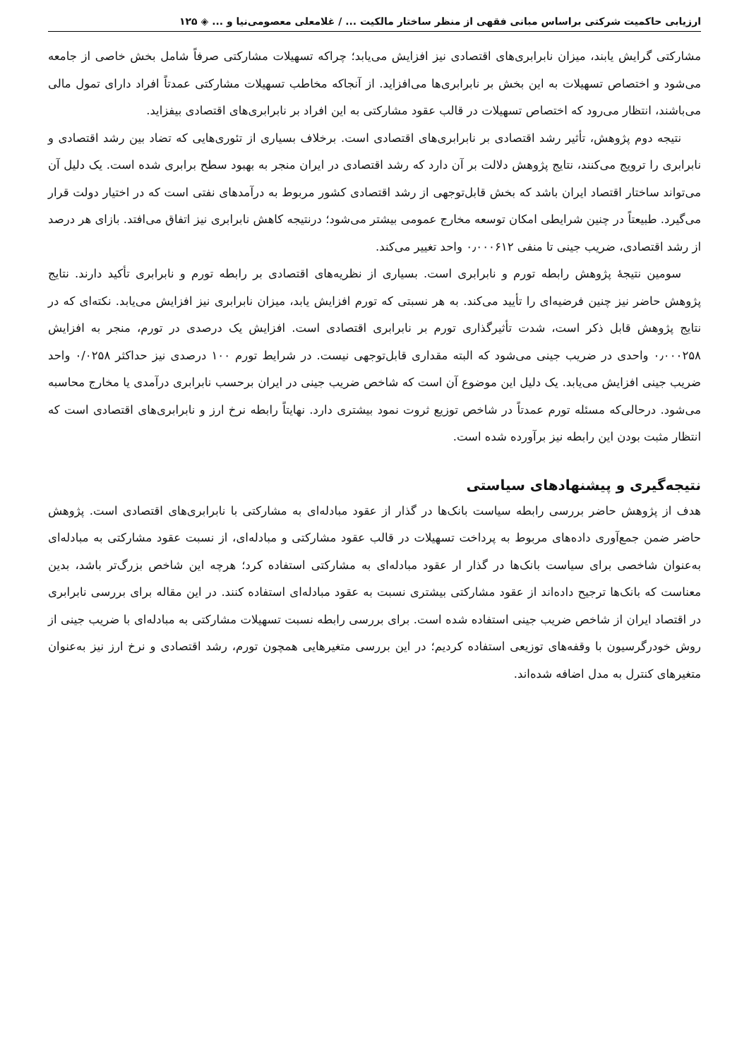ارزیابی حاکمیت شرکتی براساس مبانی فقهی از منظر ساختار مالکیت ... / غلامعلی معصومی‌نیا و ... ◈ ۱۲۵
مشارکتی گرایش یابند، میزان نابرابری‌های اقتصادی نیز افزایش می‌یابد؛ چراکه تسهیلات مشارکتی صرفاً شامل بخش خاصی از جامعه می‌شود و اختصاص تسهیلات به این بخش بر نابرابری‌ها می‌افزاید. از آنجاکه مخاطب تسهیلات مشارکتی عمدتاً افراد دارای تمول مالی می‌باشند، انتظار می‌رود که اختصاص تسهیلات در قالب عقود مشارکتی به این افراد بر نابرابری‌های اقتصادی بیفزاید.
نتیجه دوم پژوهش، تأثیر رشد اقتصادی بر نابرابری‌های اقتصادی است. برخلاف بسیاری از تئوری‌هایی که تضاد بین رشد اقتصادی و نابرابری را ترویج می‌کنند، نتایج پژوهش دلالت بر آن دارد که رشد اقتصادی در ایران منجر به بهبود سطح برابری شده است. یک دلیل آن می‌تواند ساختار اقتصاد ایران باشد که بخش قابل‌توجهی از رشد اقتصادی کشور مربوط به درآمدهای نفتی است که در اختیار دولت قرار می‌گیرد. طبیعتاً در چنین شرایطی امکان توسعه مخارج عمومی بیشتر می‌شود؛ درنتیجه کاهش نابرابری نیز اتفاق می‌افتد. بازای هر درصد از رشد اقتصادی، ضریب جینی تا منفی ۰٫۰۰۰۶۱۲ واحد تغییر می‌کند.
سومین نتیجهٔ پژوهش رابطه تورم و نابرابری است. بسیاری از نظریه‌های اقتصادی بر رابطه تورم و نابرابری تأکید دارند. نتایج پژوهش حاضر نیز چنین فرضیه‌ای را تأیید می‌کند. به هر نسبتی که تورم افزایش یابد، میزان نابرابری نیز افزایش می‌یابد. نکته‌ای که در نتایج پژوهش قابل ذکر است، شدت تأثیرگذاری تورم بر نابرابری اقتصادی است. افزایش یک درصدی در تورم، منجر به افزایش ۰٫۰۰۰۲۵۸ واحدی در ضریب جینی می‌شود که البته مقداری قابل‌توجهی نیست. در شرایط تورم ۱۰۰ درصدی نیز حداکثر ۰/۰۲۵۸ واحد ضریب جینی افزایش می‌یابد. یک دلیل این موضوع آن است که شاخص ضریب جینی در ایران برحسب نابرابری درآمدی یا مخارج محاسبه می‌شود. درحالی‌که مسئله تورم عمدتاً در شاخص توزیع ثروت نمود بیشتری دارد. نهایتاً رابطه نرخ ارز و نابرابری‌های اقتصادی است که انتظار مثبت بودن این رابطه نیز برآورده شده است.
نتیجه‌گیری و پیشنهادهای سیاستی
هدف از پژوهش حاضر بررسی رابطه سیاست بانک‌ها در گذار از عقود مبادله‌ای به مشارکتی با نابرابری‌های اقتصادی است. پژوهش حاضر ضمن جمع‌آوری داده‌های مربوط به پرداخت تسهیلات در قالب عقود مشارکتی و مبادله‌ای، از نسبت عقود مشارکتی به مبادله‌ای به‌عنوان شاخصی برای سیاست بانک‌ها در گذار ار عقود مبادله‌ای به مشارکتی استفاده کرد؛ هرچه این شاخص بزرگ‌تر باشد، بدین معناست که بانک‌ها ترجیح داده‌اند از عقود مشارکتی بیشتری نسبت به عقود مبادله‌ای استفاده کنند. در این مقاله برای بررسی نابرابری در اقتصاد ایران از شاخص ضریب جینی استفاده شده است. برای بررسی رابطه نسبت تسهیلات مشارکتی به مبادله‌ای با ضریب جینی از روش خودرگرسیون با وقفه‌های توزیعی استفاده کردیم؛ در این بررسی متغیرهایی همچون تورم، رشد اقتصادی و نرخ ارز نیز به‌عنوان متغیرهای کنترل به مدل اضافه شده‌اند.